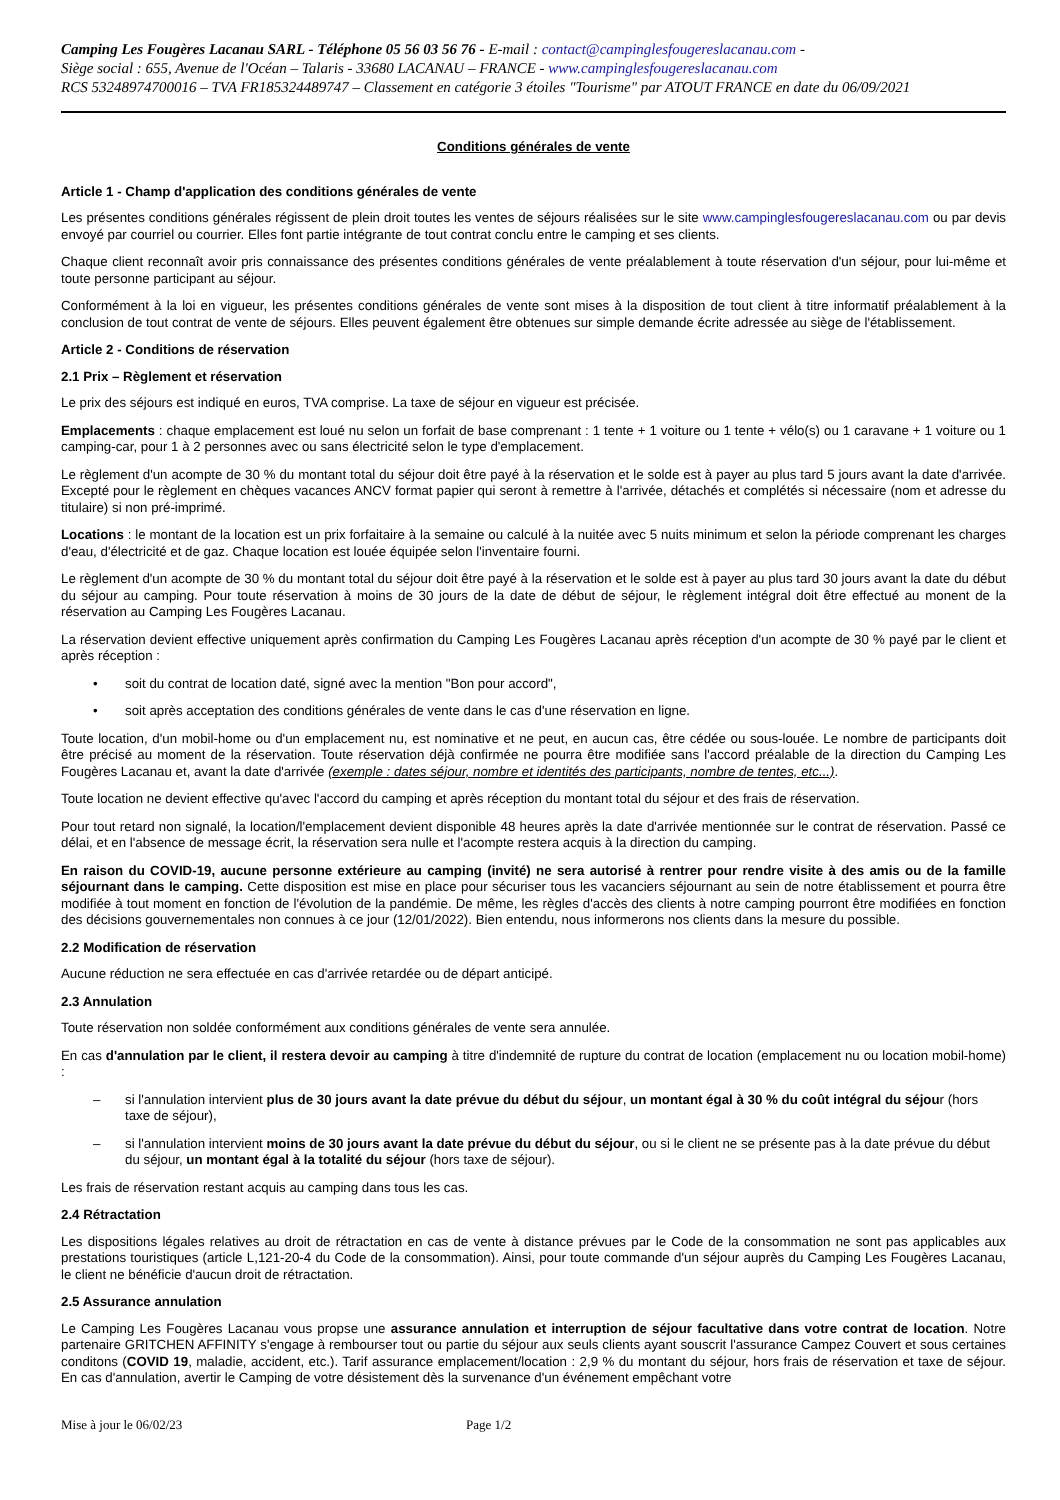Camping Les Fougères Lacanau SARL - Téléphone 05 56 03 56 76 - E-mail : contact@campinglesfougereslacanau.com -
Siège social : 655, Avenue de l'Océan – Talaris - 33680 LACANAU – FRANCE - www.campinglesfougereslacanau.com
RCS 53248974700016 – TVA FR185324489747 – Classement en catégorie 3 étoiles "Tourisme" par ATOUT FRANCE en date du 06/09/2021
Conditions générales de vente
Article 1 - Champ d'application des conditions générales de vente
Les présentes conditions générales régissent de plein droit toutes les ventes de séjours réalisées sur le site www.campinglesfougereslacanau.com ou par devis envoyé par courriel ou courrier. Elles font partie intégrante de tout contrat conclu entre le camping et ses clients.
Chaque client reconnaît avoir pris connaissance des présentes conditions générales de vente préalablement à toute réservation d'un séjour, pour lui-même et toute personne participant au séjour.
Conformément à la loi en vigueur, les présentes conditions générales de vente sont mises à la disposition de tout client à titre informatif préalablement à la conclusion de tout contrat de vente de séjours. Elles peuvent également être obtenues sur simple demande écrite adressée au siège de l'établissement.
Article 2 - Conditions de réservation
2.1 Prix – Règlement et réservation
Le prix des séjours est indiqué en euros, TVA comprise. La taxe de séjour en vigueur est précisée.
Emplacements : chaque emplacement est loué nu selon un forfait de base comprenant : 1 tente + 1 voiture ou 1 tente + vélo(s) ou 1 caravane + 1 voiture ou 1 camping-car, pour 1 à 2 personnes avec ou sans électricité selon le type d'emplacement.
Le règlement d'un acompte de 30 % du montant total du séjour doit être payé à la réservation et le solde est à payer au plus tard 5 jours avant la date d'arrivée. Excepté pour le règlement en chèques vacances ANCV format papier qui seront à remettre à l'arrivée, détachés et complétés si nécessaire (nom et adresse du titulaire) si non pré-imprimé.
Locations : le montant de la location est un prix forfaitaire à la semaine ou calculé à la nuitée avec 5 nuits minimum et selon la période comprenant les charges d'eau, d'électricité et de gaz. Chaque location est louée équipée selon l'inventaire fourni.
Le règlement d'un acompte de 30 % du montant total du séjour doit être payé à la réservation et le solde est à payer au plus tard 30 jours avant la date du début du séjour au camping. Pour toute réservation à moins de 30 jours de la date de début de séjour, le règlement intégral doit être effectué au monent de la réservation au Camping Les Fougères Lacanau.
La réservation devient effective uniquement après confirmation du Camping Les Fougères Lacanau après réception d'un acompte de 30 % payé par le client et après réception :
• soit du contrat de location daté, signé avec la mention "Bon pour accord",
• soit après acceptation des conditions générales de vente dans le cas d'une réservation en ligne.
Toute location, d'un mobil-home ou d'un emplacement nu, est nominative et ne peut, en aucun cas, être cédée ou sous-louée. Le nombre de participants doit être précisé au moment de la réservation. Toute réservation déjà confirmée ne pourra être modifiée sans l'accord préalable de la direction du Camping Les Fougères Lacanau et, avant la date d'arrivée (exemple : dates séjour, nombre et identités des participants, nombre de tentes, etc...).
Toute location ne devient effective qu'avec l'accord du camping et après réception du montant total du séjour et des frais de réservation.
Pour tout retard non signalé, la location/l'emplacement devient disponible 48 heures après la date d'arrivée mentionnée sur le contrat de réservation. Passé ce délai, et en l'absence de message écrit, la réservation sera nulle et l'acompte restera acquis à la direction du camping.
En raison du COVID-19, aucune personne extérieure au camping (invité) ne sera autorisé à rentrer pour rendre visite à des amis ou de la famille séjournant dans le camping. Cette disposition est mise en place pour sécuriser tous les vacanciers séjournant au sein de notre établissement et pourra être modifiée à tout moment en fonction de l'évolution de la pandémie. De même, les règles d'accès des clients à notre camping pourront être modifiées en fonction des décisions gouvernementales non connues à ce jour (12/01/2022). Bien entendu, nous informerons nos clients dans la mesure du possible.
2.2 Modification de réservation
Aucune réduction ne sera effectuée en cas d'arrivée retardée ou de départ anticipé.
2.3 Annulation
Toute réservation non soldée conformément aux conditions générales de vente sera annulée.
En cas d'annulation par le client, il restera devoir au camping à titre d'indemnité de rupture du contrat de location (emplacement nu ou location mobil-home) :
– si l'annulation intervient plus de 30 jours avant la date prévue du début du séjour, un montant égal à 30 % du coût intégral du séjour (hors taxe de séjour),
– si l'annulation intervient moins de 30 jours avant la date prévue du début du séjour, ou si le client ne se présente pas à la date prévue du début du séjour, un montant égal à la totalité du séjour (hors taxe de séjour).
Les frais de réservation restant acquis au camping dans tous les cas.
2.4 Rétractation
Les dispositions légales relatives au droit de rétractation en cas de vente à distance prévues par le Code de la consommation ne sont pas applicables aux prestations touristiques (article L,121-20-4 du Code de la consommation). Ainsi, pour toute commande d'un séjour auprès du Camping Les Fougères Lacanau, le client ne bénéficie d'aucun droit de rétractation.
2.5 Assurance annulation
Le Camping Les Fougères Lacanau vous propse une assurance annulation et interruption de séjour facultative dans votre contrat de location. Notre partenaire GRITCHEN AFFINITY s'engage à rembourser tout ou partie du séjour aux seuls clients ayant souscrit l'assurance Campez Couvert et sous certaines conditons (COVID 19, maladie, accident, etc.). Tarif assurance emplacement/location : 2,9 % du montant du séjour, hors frais de réservation et taxe de séjour. En cas d'annulation, avertir le Camping de votre désistement dès la survenance d'un événement empêchant votre
Mise à jour le 06/02/23 Page 1/2